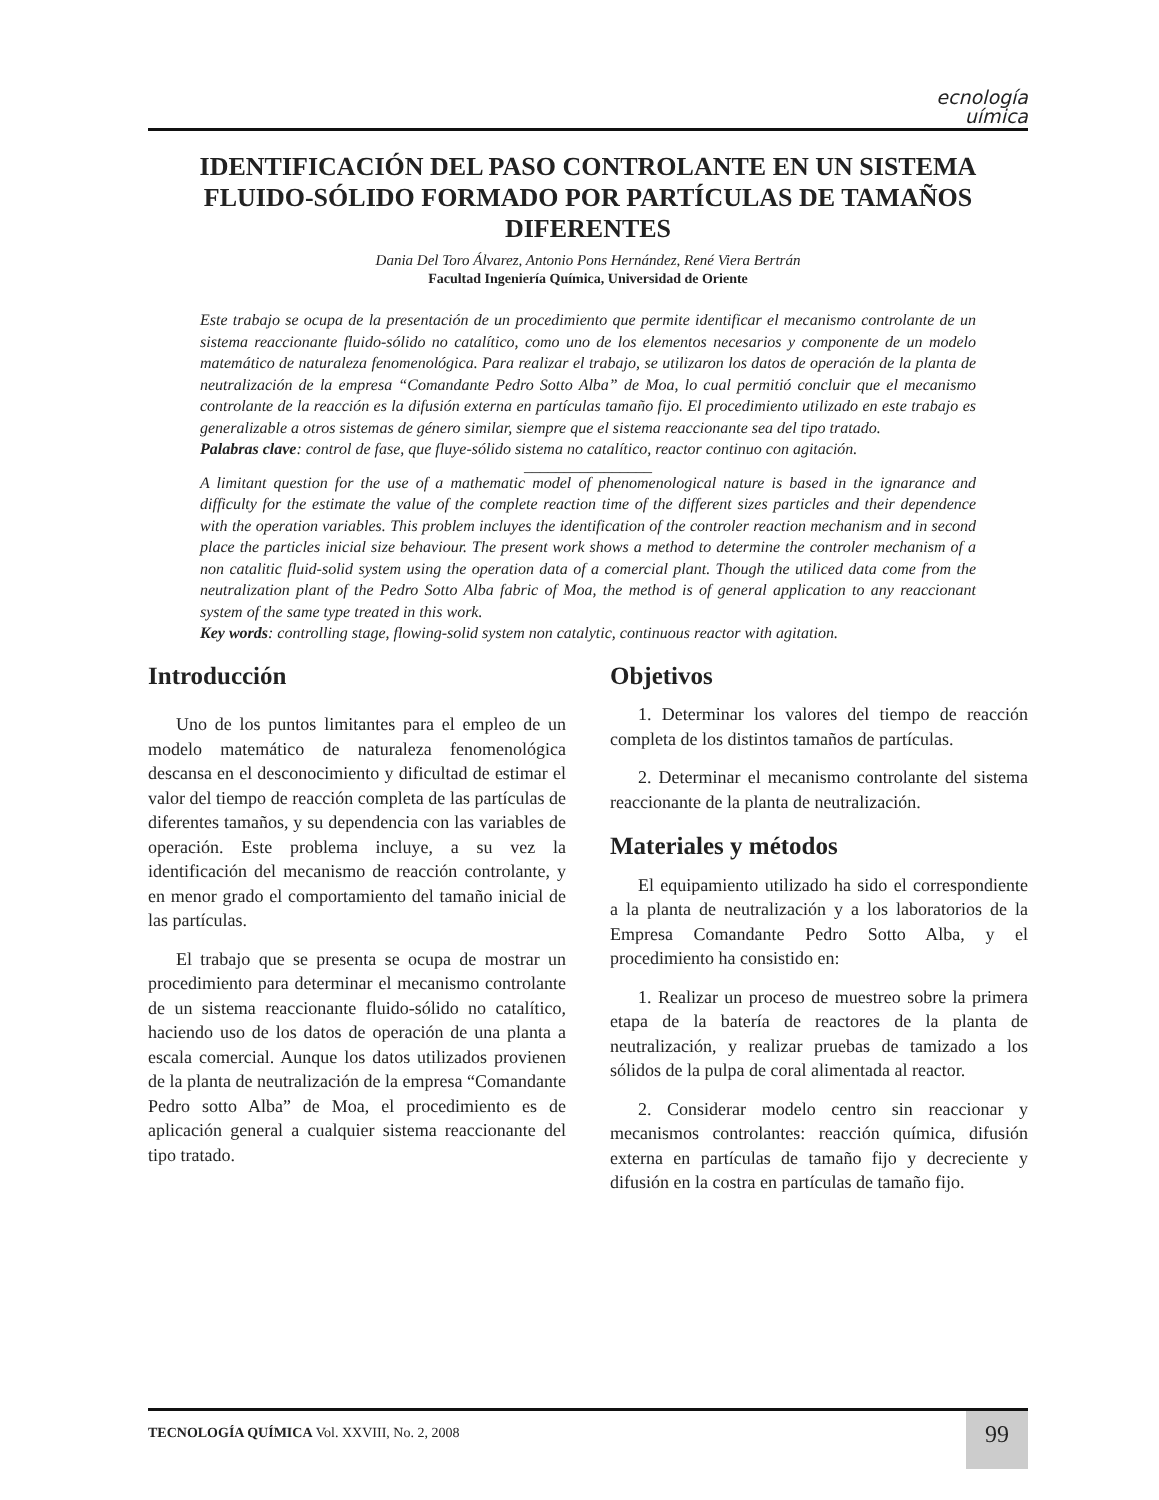ecnología
uímica
IDENTIFICACIÓN DEL PASO CONTROLANTE EN UN SISTEMA FLUIDO-SÓLIDO FORMADO POR PARTÍCULAS DE TAMAÑOS DIFERENTES
Dania Del Toro Álvarez, Antonio Pons Hernández, René Viera Bertrán
Facultad Ingeniería Química, Universidad de Oriente
Este trabajo se ocupa de la presentación de un procedimiento que permite identificar el mecanismo controlante de un sistema reaccionante fluido-sólido no catalítico, como uno de los elementos necesarios y componente de un modelo matemático de naturaleza fenomenológica. Para realizar el trabajo, se utilizaron los datos de operación de la planta de neutralización de la empresa “Comandante Pedro Sotto Alba” de Moa, lo cual permitió concluir que el mecanismo controlante de la reacción es la difusión externa en partículas tamaño fijo. El procedimiento utilizado en este trabajo es generalizable a otros sistemas de género similar, siempre que el sistema reaccionante sea del tipo tratado.
Palabras clave: control de fase, que fluye-sólido sistema no catalítico, reactor continuo con agitación.
________________
A limitant question for the use of a mathematic model of phenomenological nature is based in the ignarance and difficulty for the estimate the value of the complete reaction time of the different sizes particles and their dependence with the operation variables. This problem incluyes the identification of the controler reaction mechanism and in second place the particles inicial size behaviour. The present work shows a method to determine the controler mechanism of a non catalitic fluid-solid system using the operation data of a comercial plant. Though the utiliced data come from the neutralization plant of the Pedro Sotto Alba fabric of Moa, the method is of general application to any reaccionant system of the same type treated in this work.
Key words: controlling stage, flowing-solid system non catalytic, continuous reactor with agitation.
Introducción
Uno de los puntos limitantes para el empleo de un modelo matemático de naturaleza fenomenológica descansa en el desconocimiento y dificultad de estimar el valor del tiempo de reacción completa de las partículas de diferentes tamaños, y su dependencia con las variables de operación. Este problema incluye, a su vez la identificación del mecanismo de reacción controlante, y en menor grado el comportamiento del tamaño inicial de las partículas.
El trabajo que se presenta se ocupa de mostrar un procedimiento para determinar el mecanismo controlante de un sistema reaccionante fluido-sólido no catalítico, haciendo uso de los datos de operación de una planta a escala comercial. Aunque los datos utilizados provienen de la planta de neutralización de la empresa “Comandante Pedro sotto Alba” de Moa, el procedimiento es de aplicación general a cualquier sistema reaccionante del tipo tratado.
Objetivos
1. Determinar los valores del tiempo de reacción completa de los distintos tamaños de partículas.
2. Determinar el mecanismo controlante del sistema reaccionante de la planta de neutralización.
Materiales y métodos
El equipamiento utilizado ha sido el correspondiente a la planta de neutralización y a los laboratorios de la Empresa Comandante Pedro Sotto Alba, y el procedimiento ha consistido en:
1. Realizar un proceso de muestreo sobre la primera etapa de la batería de reactores de la planta de neutralización, y realizar pruebas de tamizado a los sólidos de la pulpa de coral alimentada al reactor.
2. Considerar modelo centro sin reaccionar y mecanismos controlantes: reacción química, difusión externa en partículas de tamaño fijo y decreciente y difusión en la costra en partículas de tamaño fijo.
TECNOLOGÍA QUÍMICA Vol. XXVIII, No. 2, 2008
99